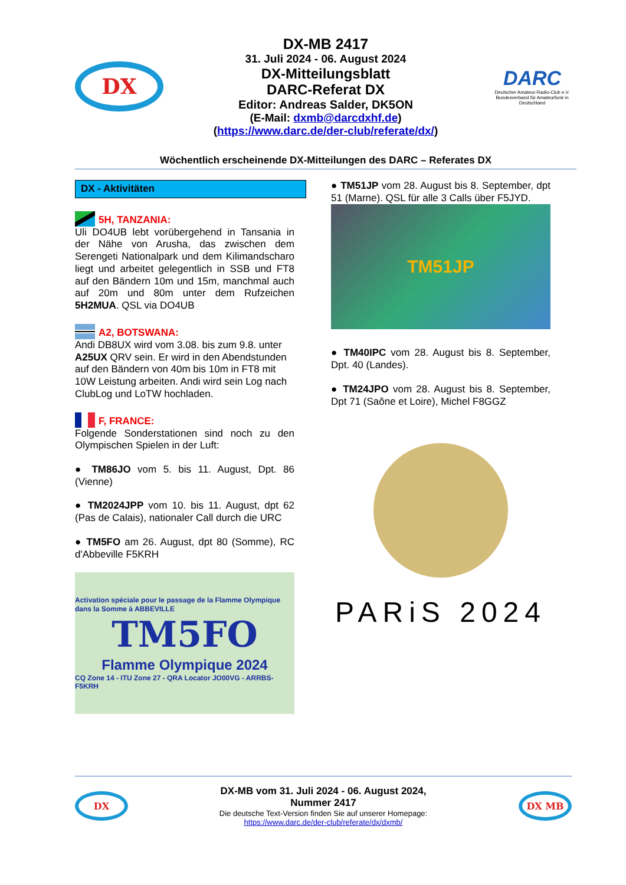DX
DX-MB 2417
31. Juli 2024 - 06. August 2024
DX-Mitteilungsblatt
DARC-Referat DX
Editor: Andreas Salder, DK5ON
(E-Mail: dxmb@darcdxhf.de)
(https://www.darc.de/der-club/referate/dx/)
DARC
Deutscher Amateur-Radio-Club e.V.
Bundesverband für Amateurfunk in Deutschland
Wöchentlich erscheinende DX-Mitteilungen des DARC – Referates DX
DX - Aktivitäten
5H, TANZANIA:
Uli DO4UB lebt vorübergehend in Tansania in der Nähe von Arusha, das zwischen dem Serengeti Nationalpark und dem Kilimandscharo liegt und arbeitet gelegentlich in SSB und FT8 auf den Bändern 10m und 15m, manchmal auch auf 20m und 80m unter dem Rufzeichen 5H2MUA. QSL via DO4UB
A2, BOTSWANA:
Andi DB8UX wird vom 3.08. bis zum 9.8. unter A25UX QRV sein. Er wird in den Abendstunden auf den Bändern von 40m bis 10m in FT8 mit 10W Leistung arbeiten. Andi wird sein Log nach ClubLog und LoTW hochladen.
F, FRANCE:
Folgende Sonderstationen sind noch zu den Olympischen Spielen in der Luft:
● TM86JO vom 5. bis 11. August, Dpt. 86 (Vienne)
● TM2024JPP vom 10. bis 11. August, dpt 62 (Pas de Calais), nationaler Call durch die URC
● TM5FO am 26. August, dpt 80 (Somme), RC d'Abbeville F5KRH
Activation spéciale pour le passage de la Flamme Olympique dans la Somme à ABBEVILLE
TM5FO
Flamme Olympique 2024
CQ Zone 14 - ITU Zone 27 - QRA Locator JO00VG - ARRBS-F5KRH
● TM51JP vom 28. August bis 8. September, dpt 51 (Marne). QSL für alle 3 Calls über F5JYD.
TM51JP
● TM40IPC vom 28. August bis 8. September, Dpt. 40 (Landes).
● TM24JPO vom 28. August bis 8. September, Dpt 71 (Saône et Loire), Michel F8GGZ
PARiS 2024
DX
DX-MB vom 31. Juli 2024 - 06. August 2024,
Nummer 2417
Die deutsche Text-Version finden Sie auf unserer Homepage:
https://www.darc.de/der-club/referate/dx/dxmb/
DX MB